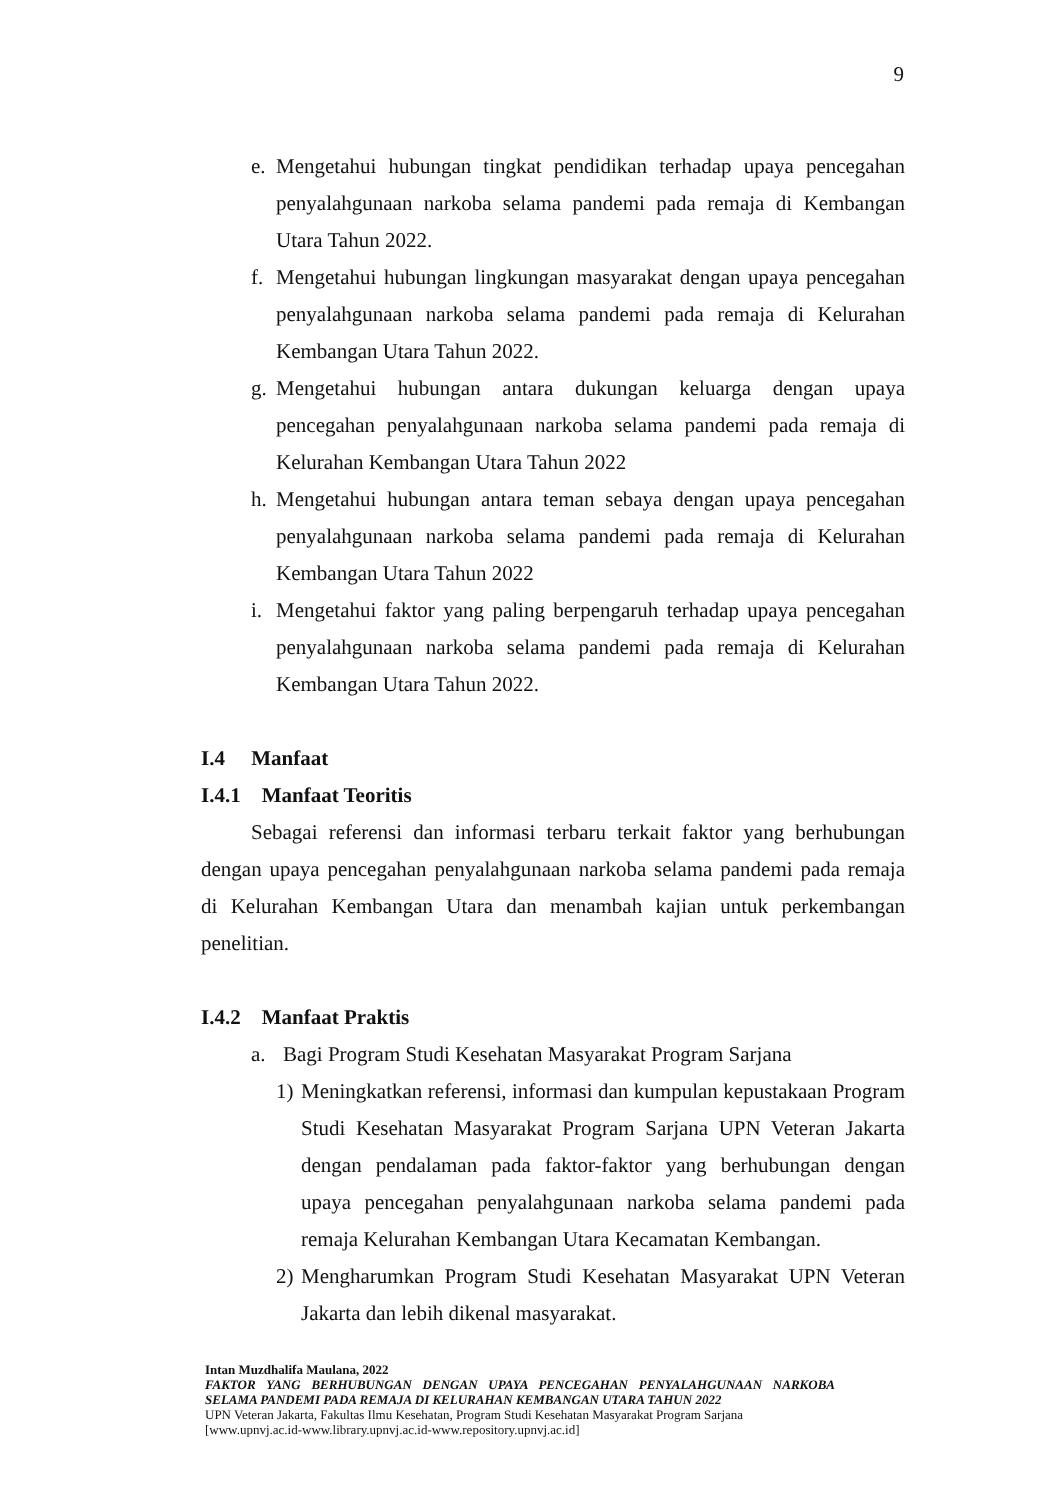9
e. Mengetahui hubungan tingkat pendidikan terhadap upaya pencegahan penyalahgunaan narkoba selama pandemi pada remaja di Kembangan Utara Tahun 2022.
f. Mengetahui hubungan lingkungan masyarakat dengan upaya pencegahan penyalahgunaan narkoba selama pandemi pada remaja di Kelurahan Kembangan Utara Tahun 2022.
g. Mengetahui hubungan antara dukungan keluarga dengan upaya pencegahan penyalahgunaan narkoba selama pandemi pada remaja di Kelurahan Kembangan Utara Tahun 2022
h. Mengetahui hubungan antara teman sebaya dengan upaya pencegahan penyalahgunaan narkoba selama pandemi pada remaja di Kelurahan Kembangan Utara Tahun 2022
i. Mengetahui faktor yang paling berpengaruh terhadap upaya pencegahan penyalahgunaan narkoba selama pandemi pada remaja di Kelurahan Kembangan Utara Tahun 2022.
I.4 Manfaat
I.4.1 Manfaat Teoritis
Sebagai referensi dan informasi terbaru terkait faktor yang berhubungan dengan upaya pencegahan penyalahgunaan narkoba selama pandemi pada remaja di Kelurahan Kembangan Utara dan menambah kajian untuk perkembangan penelitian.
I.4.2 Manfaat Praktis
a. Bagi Program Studi Kesehatan Masyarakat Program Sarjana
1) Meningkatkan referensi, informasi dan kumpulan kepustakaan Program Studi Kesehatan Masyarakat Program Sarjana UPN Veteran Jakarta dengan pendalaman pada faktor-faktor yang berhubungan dengan upaya pencegahan penyalahgunaan narkoba selama pandemi pada remaja Kelurahan Kembangan Utara Kecamatan Kembangan.
2) Mengharumkan Program Studi Kesehatan Masyarakat UPN Veteran Jakarta dan lebih dikenal masyarakat.
Intan Muzdhalifa Maulana, 2022
FAKTOR YANG BERHUBUNGAN DENGAN UPAYA PENCEGAHAN PENYALAHGUNAAN NARKOBA SELAMA PANDEMI PADA REMAJA DI KELURAHAN KEMBANGAN UTARA TAHUN 2022
UPN Veteran Jakarta, Fakultas Ilmu Kesehatan, Program Studi Kesehatan Masyarakat Program Sarjana
[www.upnvj.ac.id-www.library.upnvj.ac.id-www.repository.upnvj.ac.id]